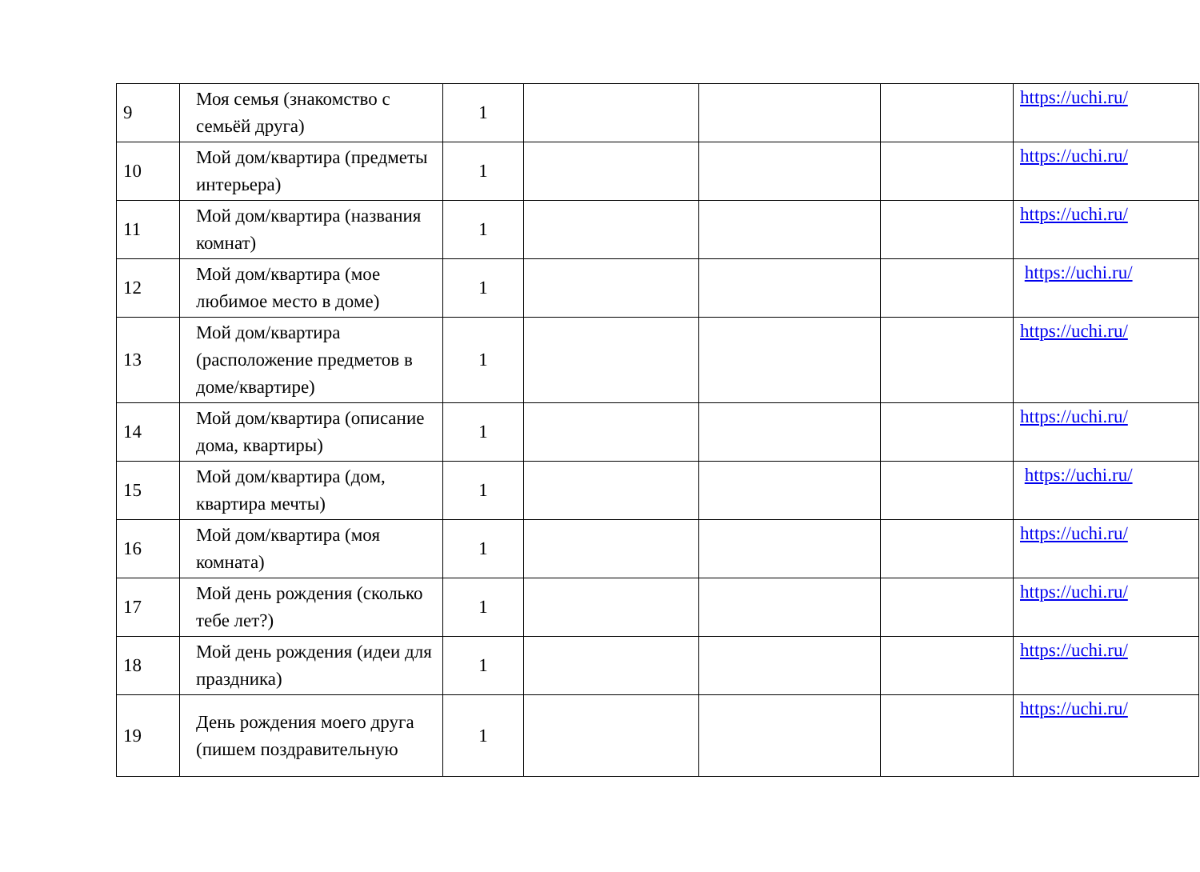| 9 | Моя семья (знакомство с семьёй друга) | 1 | | | | https://uchi.ru/ |
| 10 | Мой дом/квартира (предметы интерьера) | 1 | | | | https://uchi.ru/ |
| 11 | Мой дом/квартира (названия комнат) | 1 | | | | https://uchi.ru/ |
| 12 | Мой дом/квартира (мое любимое место в доме) | 1 | | | | https://uchi.ru/ |
| 13 | Мой дом/квартира (расположение предметов в доме/квартире) | 1 | | | | https://uchi.ru/ |
| 14 | Мой дом/квартира (описание дома, квартиры) | 1 | | | | https://uchi.ru/ |
| 15 | Мой дом/квартира (дом, квартира мечты) | 1 | | | | https://uchi.ru/ |
| 16 | Мой дом/квартира (моя комната) | 1 | | | | https://uchi.ru/ |
| 17 | Мой день рождения (сколько тебе лет?) | 1 | | | | https://uchi.ru/ |
| 18 | Мой день рождения (идеи для праздника) | 1 | | | | https://uchi.ru/ |
| 19 | День рождения моего друга (пишем поздравительную | 1 | | | | https://uchi.ru/ |